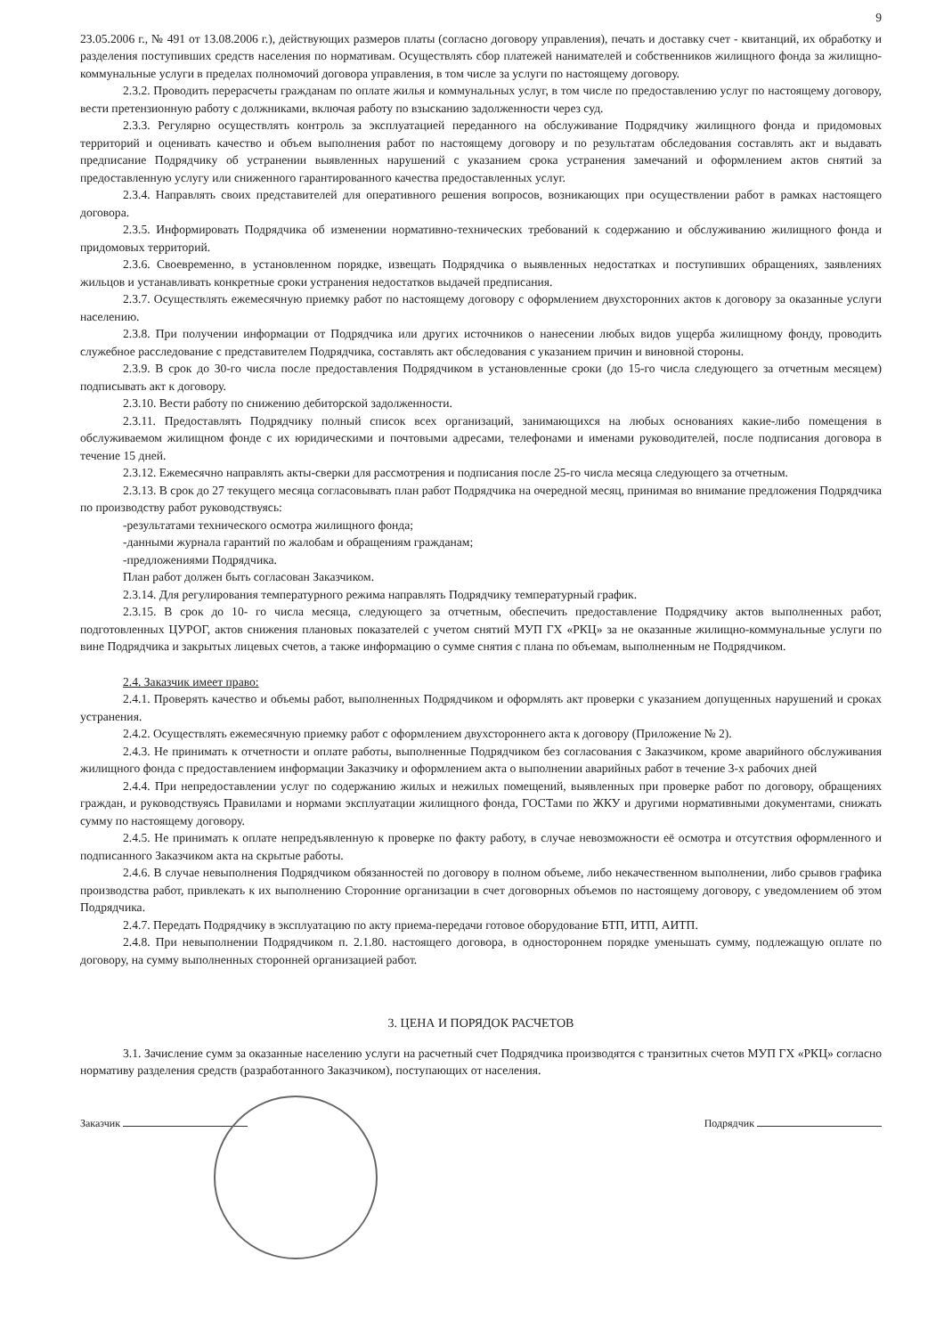9
23.05.2006 г., № 491 от 13.08.2006 г.), действующих размеров платы (согласно договору управления), печать и доставку счет - квитанций, их обработку и разделения поступивших средств населения по нормативам. Осуществлять сбор платежей нанимателей и собственников жилищного фонда за жилищно-коммунальные услуги в пределах полномочий договора управления, в том числе за услуги по настоящему договору.
2.3.2. Проводить перерасчеты гражданам по оплате жилья и коммунальных услуг, в том числе по предоставлению услуг по настоящему договору, вести претензионную работу с должниками, включая работу по взысканию задолженности через суд.
2.3.3. Регулярно осуществлять контроль за эксплуатацией переданного на обслуживание Подрядчику жилищного фонда и придомовых территорий и оценивать качество и объем выполнения работ по настоящему договору и по результатам обследования составлять акт и выдавать предписание Подрядчику об устранении выявленных нарушений с указанием срока устранения замечаний и оформлением актов снятий за предоставленную услугу или сниженного гарантированного качества предоставленных услуг.
2.3.4. Направлять своих представителей для оперативного решения вопросов, возникающих при осуществлении работ в рамках настоящего договора.
2.3.5. Информировать Подрядчика об изменении нормативно-технических требований к содержанию и обслуживанию жилищного фонда и придомовых территорий.
2.3.6. Своевременно, в установленном порядке, извещать Подрядчика о выявленных недостатках и поступивших обращениях, заявлениях жильцов и устанавливать конкретные сроки устранения недостатков выдачей предписания.
2.3.7. Осуществлять ежемесячную приемку работ по настоящему договору с оформлением двухсторонних актов к договору за оказанные услуги населению.
2.3.8. При получении информации от Подрядчика или других источников о нанесении любых видов ущерба жилищному фонду, проводить служебное расследование с представителем Подрядчика, составлять акт обследования с указанием причин и виновной стороны.
2.3.9. В срок до 30-го числа после предоставления Подрядчиком в установленные сроки (до 15-го числа следующего за отчетным месяцем) подписывать акт к договору.
2.3.10. Вести работу по снижению дебиторской задолженности.
2.3.11. Предоставлять Подрядчику полный список всех организаций, занимающихся на любых основаниях какие-либо помещения в обслуживаемом жилищном фонде с их юридическими и почтовыми адресами, телефонами и именами руководителей, после подписания договора в течение 15 дней.
2.3.12. Ежемесячно направлять акты-сверки для рассмотрения и подписания после 25-го числа месяца следующего за отчетным.
2.3.13. В срок до 27 текущего месяца согласовывать план работ Подрядчика на очередной месяц, принимая во внимание предложения Подрядчика по производству работ руководствуясь:
-результатами технического осмотра жилищного фонда;
-данными журнала гарантий по жалобам и обращениям гражданам;
-предложениями Подрядчика.
План работ должен быть согласован Заказчиком.
2.3.14. Для регулирования температурного режима направлять Подрядчику температурный график.
2.3.15. В срок до 10- го числа месяца, следующего за отчетным, обеспечить предоставление Подрядчику актов выполненных работ, подготовленных ЦУРОГ, актов снижения плановых показателей с учетом снятий МУП ГХ «РКЦ» за не оказанные жилищно-коммунальные услуги по вине Подрядчика и закрытых лицевых счетов, а также информацию о сумме снятия с плана по объемам, выполненным не Подрядчиком.
2.4. Заказчик имеет право:
2.4.1. Проверять качество и объемы работ, выполненных Подрядчиком и оформлять акт проверки с указанием допущенных нарушений и сроках устранения.
2.4.2. Осуществлять ежемесячную приемку работ с оформлением двухстороннего акта к договору (Приложение № 2).
2.4.3. Не принимать к отчетности и оплате работы, выполненные Подрядчиком без согласования с Заказчиком, кроме аварийного обслуживания жилищного фонда с предоставлением информации Заказчику и оформлением акта о выполнении аварийных работ в течение 3-х рабочих дней
2.4.4. При непредоставлении услуг по содержанию жилых и нежилых помещений, выявленных при проверке работ по договору, обращениях граждан, и руководствуясь Правилами и нормами эксплуатации жилищного фонда, ГОСТами по ЖКУ и другими нормативными документами, снижать сумму по настоящему договору.
2.4.5. Не принимать к оплате непредъявленную к проверке по факту работу, в случае невозможности её осмотра и отсутствия оформленного и подписанного Заказчиком акта на скрытые работы.
2.4.6. В случае невыполнения Подрядчиком обязанностей по договору в полном объеме, либо некачественном выполнении, либо срывов графика производства работ, привлекать к их выполнению Сторонние организации в счет договорных объемов по настоящему договору, с уведомлением об этом Подрядчика.
2.4.7. Передать Подрядчику в эксплуатацию по акту приема-передачи готовое оборудование БТП, ИТП, АИТП.
2.4.8. При невыполнении Подрядчиком п. 2.1.80. настоящего договора, в одностороннем порядке уменьшать сумму, подлежащую оплате по договору, на сумму выполненных сторонней организацией работ.
3. ЦЕНА И ПОРЯДОК РАСЧЕТОВ
3.1. Зачисление сумм за оказанные населению услуги на расчетный счет Подрядчика производятся с транзитных счетов МУП ГХ «РКЦ» согласно нормативу разделения средств (разработанного Заказчиком), поступающих от населения.
Заказчик Подрядчик